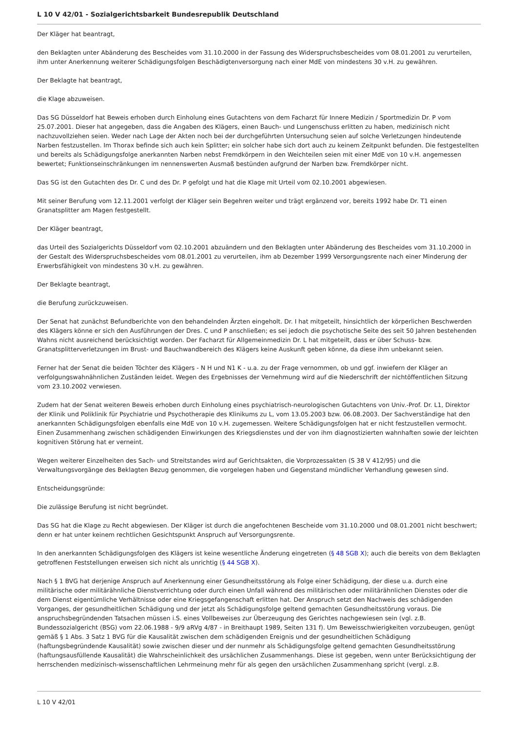L 10 V 42/01 - Sozialgerichtsbarkeit Bundesrepublik Deutschland
Der Kläger hat beantragt,
den Beklagten unter Abänderung des Bescheides vom 31.10.2000 in der Fassung des Widerspruchsbescheides vom 08.01.2001 zu verurteilen, ihm unter Anerkennung weiterer Schädigungsfolgen Beschädigtenversorgung nach einer MdE von mindestens 30 v.H. zu gewähren.
Der Beklagte hat beantragt,
die Klage abzuweisen.
Das SG Düsseldorf hat Beweis erhoben durch Einholung eines Gutachtens von dem Facharzt für Innere Medizin / Sportmedizin Dr. P vom 25.07.2001. Dieser hat angegeben, dass die Angaben des Klägers, einen Bauch- und Lungenschuss erlitten zu haben, medizinisch nicht nachzuvollziehen seien. Weder nach Lage der Akten noch bei der durchgeführten Untersuchung seien auf solche Verletzungen hindeutende Narben festzustellen. Im Thorax befinde sich auch kein Splitter; ein solcher habe sich dort auch zu keinem Zeitpunkt befunden. Die festgestellten und bereits als Schädigungsfolge anerkannten Narben nebst Fremdkörpern in den Weichteilen seien mit einer MdE von 10 v.H. angemessen bewertet; Funktionseinschränkungen im nennenswerten Ausmaß bestünden aufgrund der Narben bzw. Fremdkörper nicht.
Das SG ist den Gutachten des Dr. C und des Dr. P gefolgt und hat die Klage mit Urteil vom 02.10.2001 abgewiesen.
Mit seiner Berufung vom 12.11.2001 verfolgt der Kläger sein Begehren weiter und trägt ergänzend vor, bereits 1992 habe Dr. T1 einen Granatsplitter am Magen festgestellt.
Der Kläger beantragt,
das Urteil des Sozialgerichts Düsseldorf vom 02.10.2001 abzuändern und den Beklagten unter Abänderung des Bescheides vom 31.10.2000 in der Gestalt des Widerspruchsbescheides vom 08.01.2001 zu verurteilen, ihm ab Dezember 1999 Versorgungsrente nach einer Minderung der Erwerbsfähigkeit von mindestens 30 v.H. zu gewähren.
Der Beklagte beantragt,
die Berufung zurückzuweisen.
Der Senat hat zunächst Befundberichte von den behandelnden Ärzten eingeholt. Dr. I hat mitgeteilt, hinsichtlich der körperlichen Beschwerden des Klägers könne er sich den Ausführungen der Dres. C und P anschließen; es sei jedoch die psychotische Seite des seit 50 Jahren bestehenden Wahns nicht ausreichend berücksichtigt worden. Der Facharzt für Allgemeinmedizin Dr. L hat mitgeteilt, dass er über Schuss- bzw. Granatsplitterverletzungen im Brust- und Bauchwandbereich des Klägers keine Auskunft geben könne, da diese ihm unbekannt seien.
Ferner hat der Senat die beiden Töchter des Klägers - N H und N1 K - u.a. zu der Frage vernommen, ob und ggf. inwiefern der Kläger an verfolgungswahnähnlichen Zuständen leidet. Wegen des Ergebnisses der Vernehmung wird auf die Niederschrift der nichtöffentlichen Sitzung vom 23.10.2002 verwiesen.
Zudem hat der Senat weiteren Beweis erhoben durch Einholung eines psychiatrisch-neurologischen Gutachtens von Univ.-Prof. Dr. L1, Direktor der Klinik und Poliklinik für Psychiatrie und Psychotherapie des Klinikums zu L, vom 13.05.2003 bzw. 06.08.2003. Der Sachverständige hat den anerkannten Schädigungsfolgen ebenfalls eine MdE von 10 v.H. zugemessen. Weitere Schädigungsfolgen hat er nicht festzustellen vermocht. Einen Zusammenhang zwischen schädigenden Einwirkungen des Kriegsdienstes und der von ihm diagnostizierten wahnhaften sowie der leichten kognitiven Störung hat er verneint.
Wegen weiterer Einzelheiten des Sach- und Streitstandes wird auf Gerichtsakten, die Vorprozessakten (S 38 V 412/95) und die Verwaltungsvorgänge des Beklagten Bezug genommen, die vorgelegen haben und Gegenstand mündlicher Verhandlung gewesen sind.
Entscheidungsgründe:
Die zulässige Berufung ist nicht begründet.
Das SG hat die Klage zu Recht abgewiesen. Der Kläger ist durch die angefochtenen Bescheide vom 31.10.2000 und 08.01.2001 nicht beschwert; denn er hat unter keinem rechtlichen Gesichtspunkt Anspruch auf Versorgungsrente.
In den anerkannten Schädigungsfolgen des Klägers ist keine wesentliche Änderung eingetreten (§ 48 SGB X); auch die bereits von dem Beklagten getroffenen Feststellungen erweisen sich nicht als unrichtig (§ 44 SGB X).
Nach § 1 BVG hat derjenige Anspruch auf Anerkennung einer Gesundheitsstörung als Folge einer Schädigung, der diese u.a. durch eine militärische oder militärähnliche Dienstverrichtung oder durch einen Unfall während des militärischen oder militärähnlichen Dienstes oder die dem Dienst eigentümliche Verhältnisse oder eine Kriegsgefangenschaft erlitten hat. Der Anspruch setzt den Nachweis des schädigenden Vorganges, der gesundheitlichen Schädigung und der jetzt als Schädigungsfolge geltend gemachten Gesundheitsstörung voraus. Die anspruchsbegründenden Tatsachen müssen i.S. eines Vollbeweises zur Überzeugung des Gerichtes nachgewiesen sein (vgl. z.B. Bundessozialgericht (BSG) vom 22.06.1988 - 9/9 aRVg 4/87 - in Breithaupt 1989, Seiten 131 f). Um Beweisschwierigkeiten vorzubeugen, genügt gemäß § 1 Abs. 3 Satz 1 BVG für die Kausalität zwischen dem schädigenden Ereignis und der gesundheitlichen Schädigung (haftungsbegründende Kausalität) sowie zwischen dieser und der nunmehr als Schädigungsfolge geltend gemachten Gesundheitsstörung (haftungsausfüllende Kausalität) die Wahrscheinlichkeit des ursächlichen Zusammenhangs. Diese ist gegeben, wenn unter Berücksichtigung der herrschenden medizinisch-wissenschaftlichen Lehrmeinung mehr für als gegen den ursächlichen Zusammenhang spricht (vergl. z.B.
L 10 V 42/01